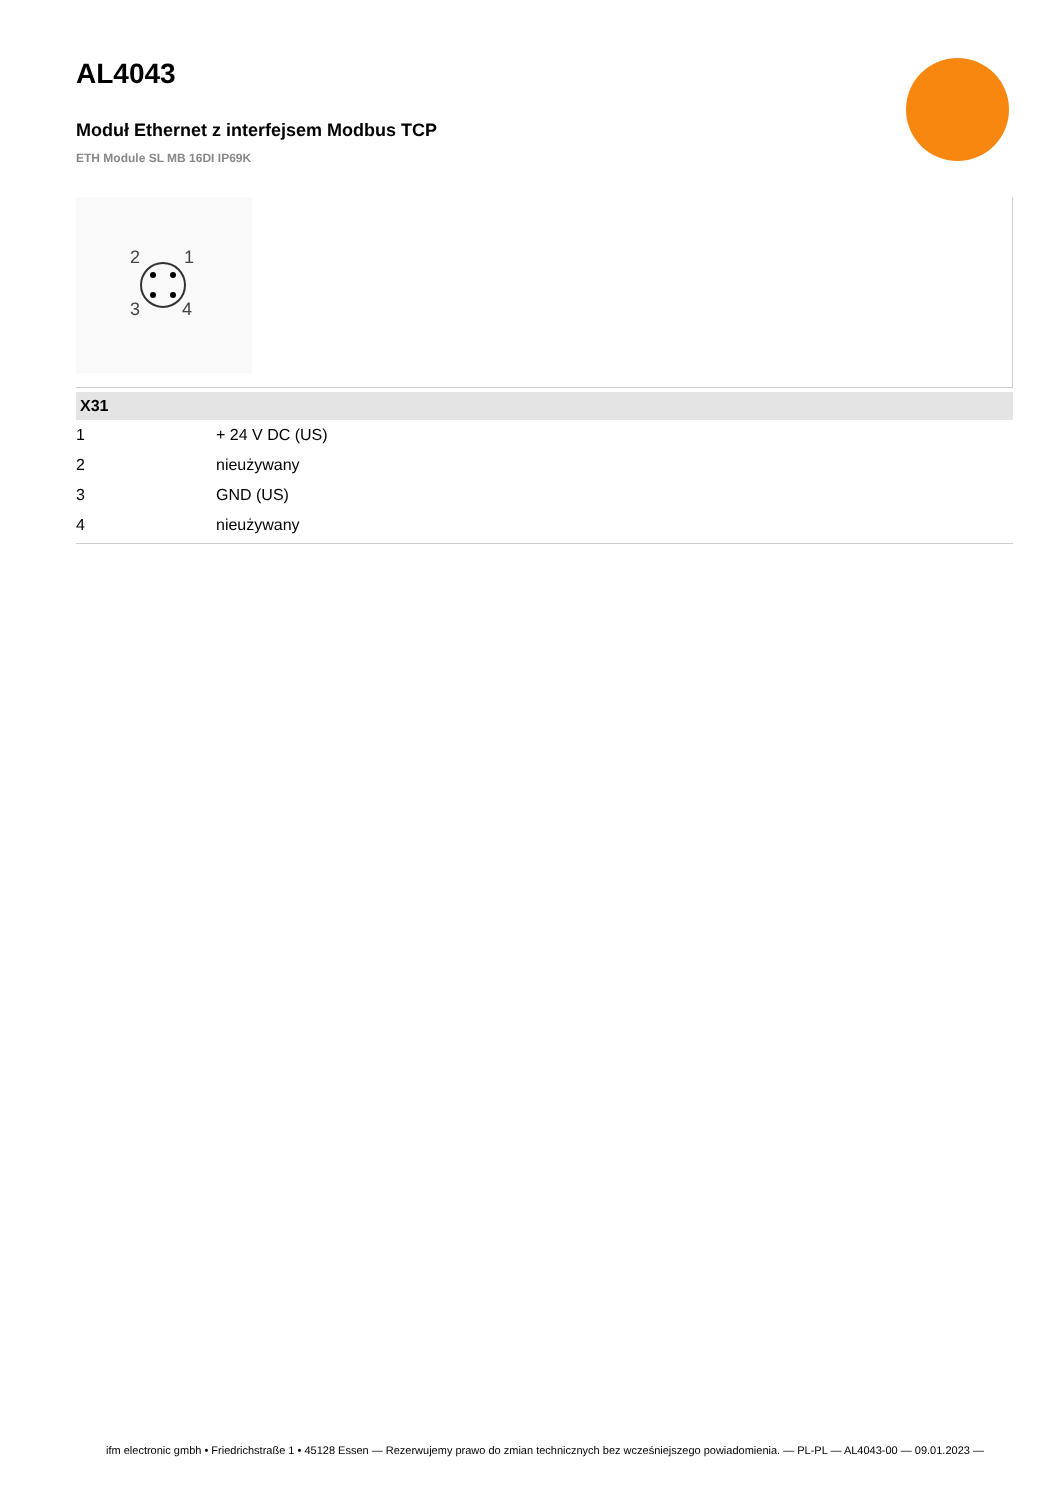AL4043
Moduł Ethernet z interfejsem Modbus TCP
ETH Module SL MB 16DI IP69K
2
1
3
4
| X31 | |
| --- | --- |
| 1 | + 24 V DC (US) |
| 2 | nieużywany |
| 3 | GND (US) |
| 4 | nieużywany |
ifm electronic gmbh • Friedrichstraße 1 • 45128 Essen — Rezerwujemy prawo do zmian technicznych bez wcześniejszego powiadomienia. — PL-PL — AL4043-00 — 09.01.2023 —